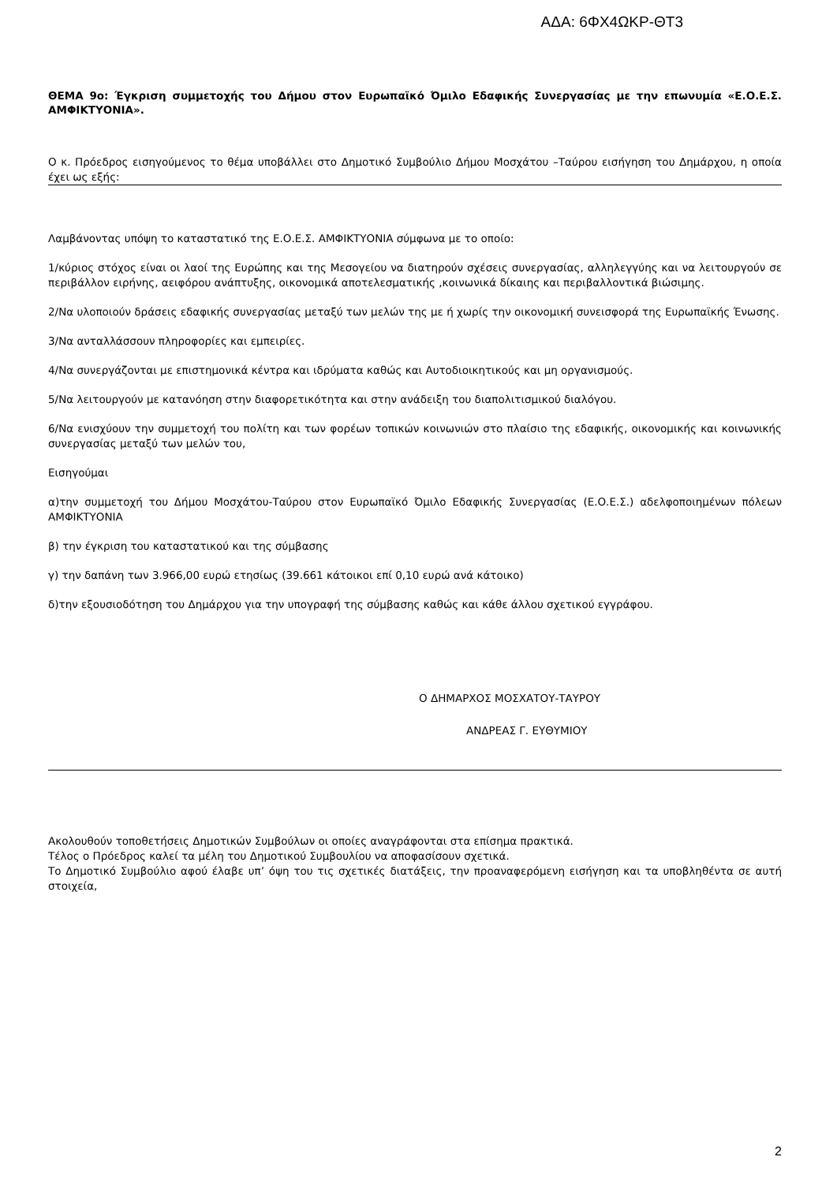ΑΔΑ: 6ΦΧ4ΩΚΡ-ΘΤ3
ΘΕΜΑ 9ο: Έγκριση συμμετοχής του Δήμου στον Ευρωπαϊκό Όμιλο Εδαφικής Συνεργασίας με την επωνυμία «Ε.Ο.Ε.Σ. ΑΜΦΙΚΤΥΟΝΙΑ».
Ο κ. Πρόεδρος εισηγούμενος το θέμα υποβάλλει στο Δημοτικό Συμβούλιο Δήμου Μοσχάτου –Ταύρου εισήγηση του Δημάρχου, η οποία έχει ως εξής:
Λαμβάνοντας υπόψη το καταστατικό της Ε.Ο.Ε.Σ. ΑΜΦΙΚΤΥΟΝΙΑ σύμφωνα με το οποίο:
1/κύριος στόχος είναι οι λαοί της Ευρώπης και της Μεσογείου να διατηρούν σχέσεις συνεργασίας, αλληλεγγύης και να λειτουργούν σε περιβάλλον ειρήνης, αειφόρου ανάπτυξης, οικονομικά αποτελεσματικής ,κοινωνικά δίκαιης και περιβαλλοντικά βιώσιμης.
2/Να υλοποιούν δράσεις εδαφικής συνεργασίας μεταξύ των μελών της με ή χωρίς την οικονομική συνεισφορά της Ευρωπαϊκής Ένωσης.
3/Να ανταλλάσσουν πληροφορίες και εμπειρίες.
4/Να συνεργάζονται με επιστημονικά κέντρα και ιδρύματα καθώς και Αυτοδιοικητικούς και μη οργανισμούς.
5/Να λειτουργούν με κατανόηση στην διαφορετικότητα και στην ανάδειξη του διαπολιτισμικού διαλόγου.
6/Να ενισχύουν την συμμετοχή του πολίτη και των φορέων τοπικών κοινωνιών στο πλαίσιο της εδαφικής, οικονομικής και κοινωνικής συνεργασίας μεταξύ των μελών του,
Εισηγούμαι
α)την συμμετοχή του Δήμου Μοσχάτου-Ταύρου στον Ευρωπαϊκό Όμιλο Εδαφικής Συνεργασίας (Ε.Ο.Ε.Σ.) αδελφοποιημένων πόλεων ΑΜΦΙΚΤΥΟΝΙΑ
β) την έγκριση του καταστατικού και της σύμβασης
γ) την δαπάνη των 3.966,00 ευρώ ετησίως (39.661 κάτοικοι επί 0,10 ευρώ ανά κάτοικο)
δ)την εξουσιοδότηση του Δημάρχου για την υπογραφή της σύμβασης καθώς και κάθε άλλου σχετικού εγγράφου.
Ο ΔΗΜΑΡΧΟΣ ΜΟΣΧΑΤΟΥ-ΤΑΥΡΟΥ
ΑΝΔΡΕΑΣ Γ. ΕΥΘΥΜΙΟΥ
Ακολουθούν τοποθετήσεις Δημοτικών Συμβούλων οι οποίες αναγράφονται στα επίσημα πρακτικά.
Τέλος ο Πρόεδρος καλεί τα μέλη του Δημοτικού Συμβουλίου να αποφασίσουν σχετικά.
Το Δημοτικό Συμβούλιο αφού έλαβε υπ’ όψη του τις σχετικές διατάξεις, την προαναφερόμενη εισήγηση και τα υποβληθέντα σε αυτή στοιχεία,
2